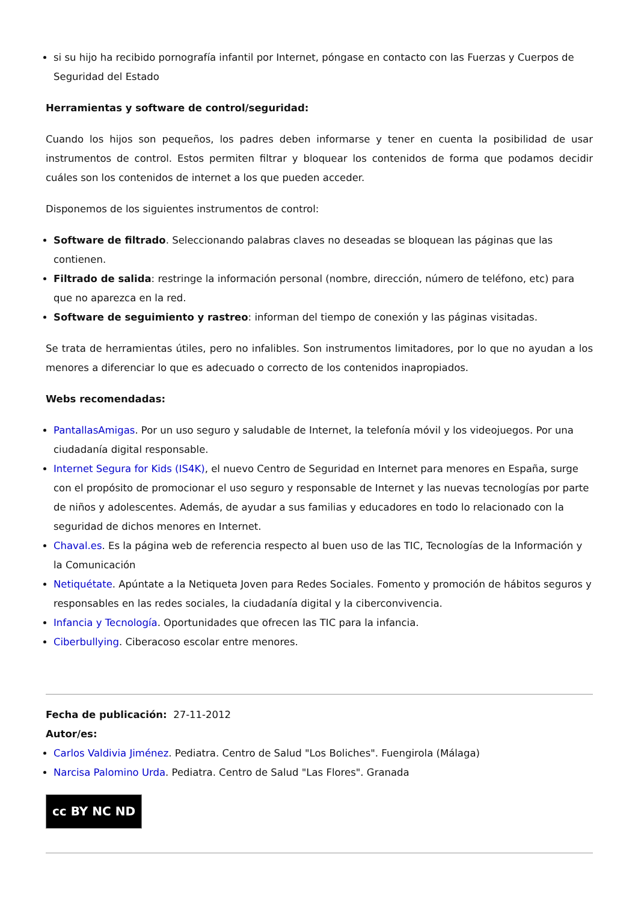si su hijo ha recibido pornografía infantil por Internet, póngase en contacto con las Fuerzas y Cuerpos de Seguridad del Estado
Herramientas y software de control/seguridad:
Cuando los hijos son pequeños, los padres deben informarse y tener en cuenta la posibilidad de usar instrumentos de control. Estos permiten filtrar y bloquear los contenidos de forma que podamos decidir cuáles son los contenidos de internet a los que pueden acceder.
Disponemos de los siguientes instrumentos de control:
Software de filtrado. Seleccionando palabras claves no deseadas se bloquean las páginas que las contienen.
Filtrado de salida: restringe la información personal (nombre, dirección, número de teléfono, etc) para que no aparezca en la red.
Software de seguimiento y rastreo: informan del tiempo de conexión y las páginas visitadas.
Se trata de herramientas útiles, pero no infalibles. Son instrumentos limitadores, por lo que no ayudan a los menores a diferenciar lo que es adecuado o correcto de los contenidos inapropiados.
Webs recomendadas:
PantallasAmigas. Por un uso seguro y saludable de Internet, la telefonía móvil y los videojuegos. Por una ciudadanía digital responsable.
Internet Segura for Kids (IS4K), el nuevo Centro de Seguridad en Internet para menores en España, surge con el propósito de promocionar el uso seguro y responsable de Internet y las nuevas tecnologías por parte de niños y adolescentes. Además, de ayudar a sus familias y educadores en todo lo relacionado con la seguridad de dichos menores en Internet.
Chaval.es. Es la página web de referencia respecto al buen uso de las TIC, Tecnologías de la Información y la Comunicación
Netiquétate. Apúntate a la Netiqueta Joven para Redes Sociales. Fomento y promoción de hábitos seguros y responsables en las redes sociales, la ciudadanía digital y la ciberconvivencia.
Infancia y Tecnología. Oportunidades que ofrecen las TIC para la infancia.
Ciberbullying. Ciberacoso escolar entre menores.
Fecha de publicación: 27-11-2012
Autor/es:
Carlos Valdivia Jiménez. Pediatra. Centro de Salud "Los Boliches". Fuengirola (Málaga)
Narcisa Palomino Urda. Pediatra. Centro de Salud "Las Flores". Granada
cc BY NC ND